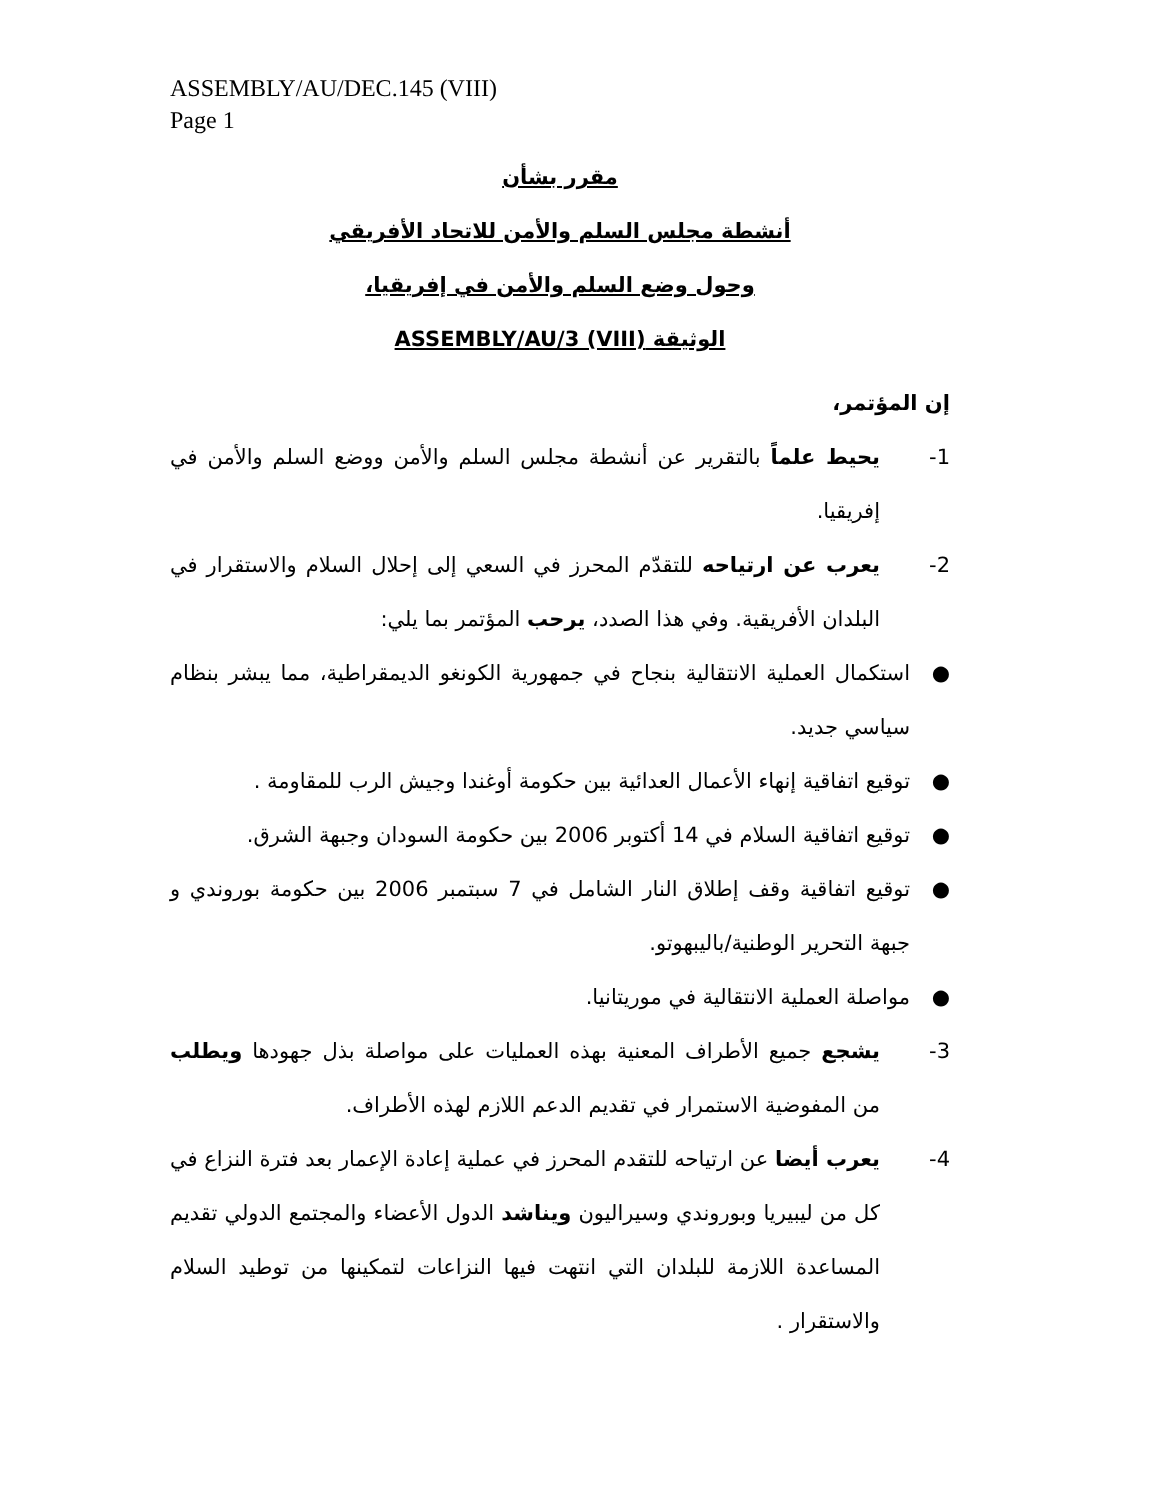ASSEMBLY/AU/DEC.145 (VIII)
Page 1
مقرر بشأن
أنشطة مجلس السلم والأمن للاتحاد الأفريقي
وحول وضع السلم والأمن في إفريقيا،
الوثيقة ASSEMBLY/AU/3 (VIII)
إن المؤتمر،
1- يحيط علماً بالتقرير عن أنشطة مجلس السلم والأمن ووضع السلم والأمن في إفريقيا.
2- يعرب عن ارتياحه للتقدّم المحرز في السعي إلى إحلال السلام والاستقرار في البلدان الأفريقية. وفي هذا الصدد، يرحب المؤتمر بما يلي:
● استكمال العملية الانتقالية بنجاح في جمهورية الكونغو الديمقراطية، مما يبشر بنظام سياسي جديد.
● توقيع اتفاقية إنهاء الأعمال العدائية بين حكومة أوغندا وجيش الرب للمقاومة .
● توقيع اتفاقية السلام في 14 أكتوبر 2006 بين حكومة السودان وجبهة الشرق.
● توقيع اتفاقية وقف إطلاق النار الشامل في 7 سبتمبر 2006 بين حكومة بوروندي و جبهة التحرير الوطنية/باليبهوتو.
● مواصلة العملية الانتقالية في موريتانيا.
3- يشجع جميع الأطراف المعنية بهذه العمليات على مواصلة بذل جهودها ويطلب من المفوضية الاستمرار في تقديم الدعم اللازم لهذه الأطراف.
4- يعرب أيضا عن ارتياحه للتقدم المحرز في عملية إعادة الإعمار بعد فترة النزاع في كل من ليبيريا وبوروندي وسيراليون ويناشد الدول الأعضاء والمجتمع الدولي تقديم المساعدة اللازمة للبلدان التي انتهت فيها النزاعات لتمكينها من توطيد السلام والاستقرار .